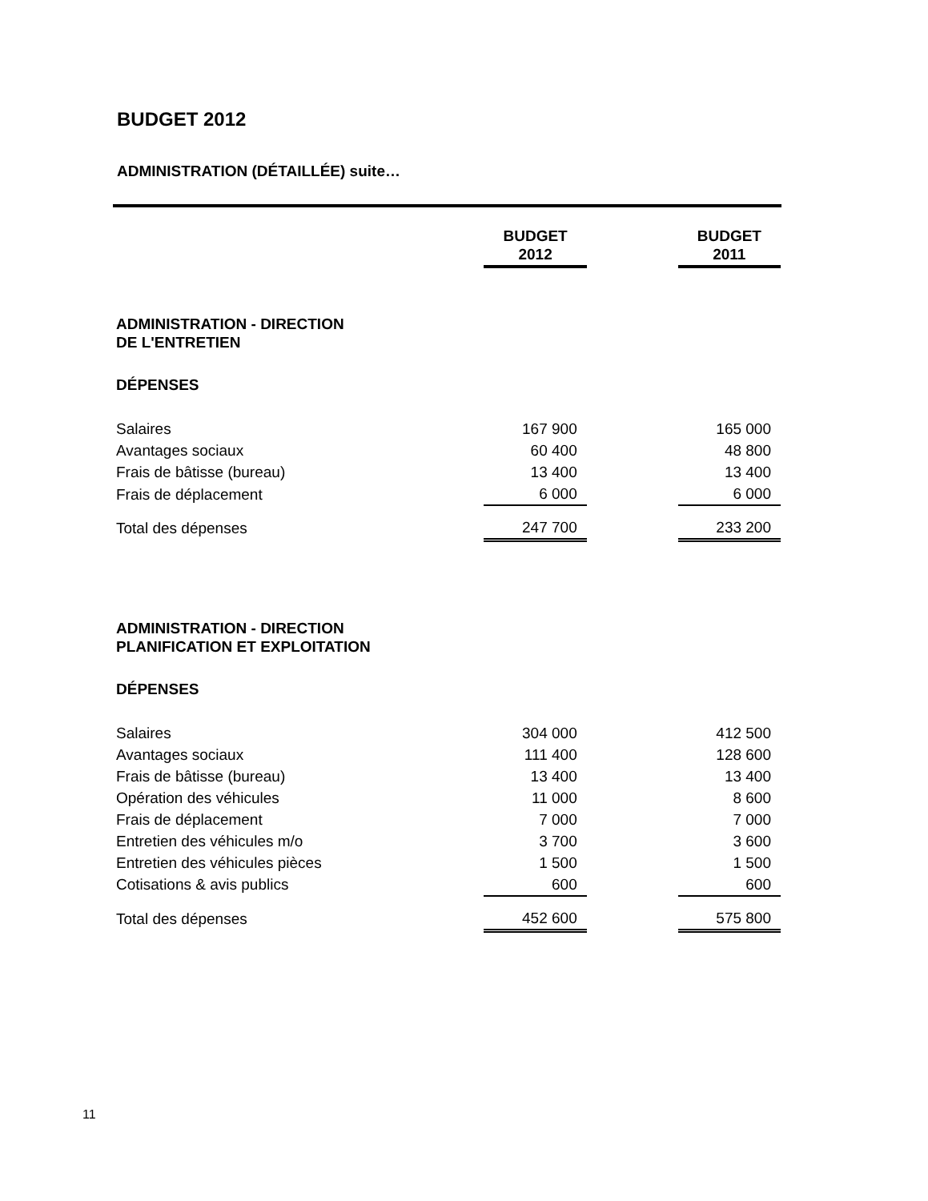BUDGET 2012
ADMINISTRATION (DÉTAILLÉE) suite…
| | BUDGET 2012 | | BUDGET 2011 |
| --- | --- | --- | --- |
| ADMINISTRATION - DIRECTION DE L'ENTRETIEN | | | |
| DÉPENSES | | | |
| Salaires | 167 900 | | 165 000 |
| Avantages sociaux | 60 400 | | 48 800 |
| Frais de bâtisse (bureau) | 13 400 | | 13 400 |
| Frais de déplacement | 6 000 | | 6 000 |
| Total des dépenses | 247 700 | | 233 200 |
| ADMINISTRATION - DIRECTION PLANIFICATION ET EXPLOITATION | | | |
| DÉPENSES | | | |
| Salaires | 304 000 | | 412 500 |
| Avantages sociaux | 111 400 | | 128 600 |
| Frais de bâtisse (bureau) | 13 400 | | 13 400 |
| Opération des véhicules | 11 000 | | 8 600 |
| Frais de déplacement | 7 000 | | 7 000 |
| Entretien des véhicules m/o | 3 700 | | 3 600 |
| Entretien des véhicules pièces | 1 500 | | 1 500 |
| Cotisations & avis publics | 600 | | 600 |
| Total des dépenses | 452 600 | | 575 800 |
11